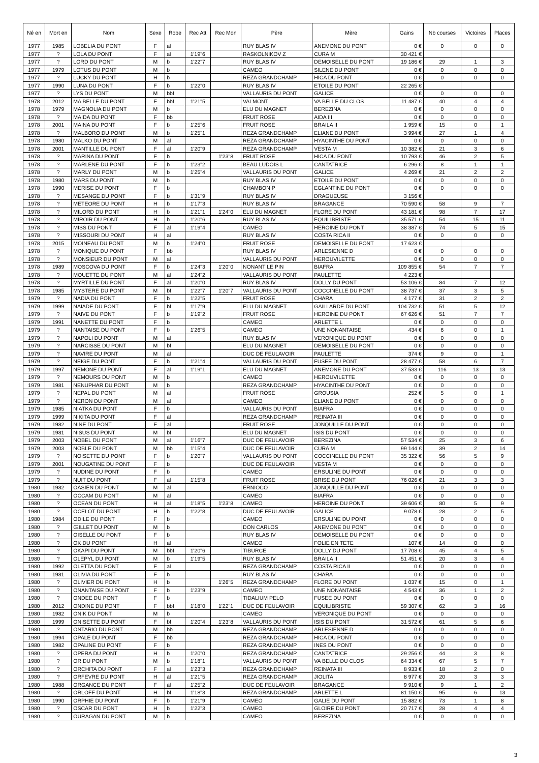| Né en | Mort en | Nom | Sexe | Robe | Rec Att | Rec Mon | Père | Mère | Gains | Nb courses | Victoires | Places |
| --- | --- | --- | --- | --- | --- | --- | --- | --- | --- | --- | --- | --- |
| 1977 | 1985 | LOBELIA DU PONT | F | al | | | RUY BLAS IV | ANEMONE DU PONT | 0 € | 0 | 0 | 0 |
| 1977 | ? | LOLA DU PONT | F | al | 1'19"6 | | RASKOLNIKOV Z | CURA M | 30 421 € | | | |
| 1977 | ? | LORD DU PONT | M | b | 1'22"7 | | RUY BLAS IV | DEMOISELLE DU PONT | 19 186 € | 29 | 1 | 3 |
| 1977 | 1979 | LOTUS DU PONT | M | b | | | CAMEO | SILENE DU PONT | 0 € | 0 | 0 | 0 |
| 1977 | ? | LUCKY DU PONT | H | b | | | REZA GRANDCHAMP | HICA DU PONT | 0 € | 0 | 0 | 0 |
| 1977 | 1990 | LUNA DU PONT | F | b | 1'22"0 | | RUY BLAS IV | ETOILE DU PONT | 22 265 € | | | |
| 1977 | ? | LYS DU PONT | M | bbf | | | VALLAURIS DU PONT | GALICE | 0 € | 0 | 0 | 0 |
| 1978 | 2012 | MA BELLE DU PONT | F | bbf | 1'21"5 | | VALMONT | VA BELLE DU CLOS | 11 487 € | 40 | 4 | 4 |
| 1978 | 1979 | MAGNOLIA DU PONT | M | b | | | ELU DU MAGNET | BEREZINA | 0 € | 0 | 0 | 0 |
| 1978 | ? | MAIDA DU PONT | F | bb | | | FRUIT ROSE | AIDA III | 0 € | 0 | 0 | 0 |
| 1978 | 2001 | MAINA DU PONT | F | b | 1'25"6 | | FRUIT ROSE | BRAILA II | 1 959 € | 15 | 0 | 1 |
| 1978 | ? | MALBORO DU PONT | M | b | 1'25"1 | | REZA GRANDCHAMP | ELIANE DU PONT | 3 994 € | 27 | 1 | 4 |
| 1978 | 1980 | MALKO DU PONT | M | al | | | REZA GRANDCHAMP | HYACINTHE DU PONT | 0 € | 0 | 0 | 0 |
| 1978 | 2001 | MANTILLE DU PONT | F | al | 1'20"9 | | REZA GRANDCHAMP | VESTA M | 10 382 € | 21 | 3 | 6 |
| 1978 | ? | MARINA DU PONT | F | b | | 1'23"8 | FRUIT ROSE | HICA DU PONT | 10 793 € | 46 | 2 | 5 |
| 1978 | ? | MARLENE DU PONT | F | b | 1'23"2 | | BEAU LUDOIS L | CANTATRICE | 6 296 € | 8 | 1 | 1 |
| 1978 | ? | MARLY DU PONT | M | b | 1'25"4 | | VALLAURIS DU PONT | GALICE | 4 269 € | 21 | 2 | 2 |
| 1978 | 1980 | MARS DU PONT | M | b | | | RUY BLAS IV | ETOILE DU PONT | 0 € | 0 | 0 | 0 |
| 1978 | 1990 | MERISE DU PONT | F | b | | | CHAMBON P | EGLANTINE DU PONT | 0 € | 0 | 0 | 0 |
| 1978 | ? | MESANGE DU PONT | F | b | 1'31"9 | | RUY BLAS IV | DRAGUEUSE | 3 156 € | | | |
| 1978 | ? | METEORE DU PONT | H | b | 1'17"3 | | RUY BLAS IV | BRAGANCE | 70 590 € | 58 | 9 | 7 |
| 1978 | ? | MILORD DU PONT | H | b | 1'21"1 | 1'24"0 | ELU DU MAGNET | FLORE DU PONT | 43 181 € | 98 | 7 | 17 |
| 1978 | ? | MIROIR DU PONT | H | b | 1'20"6 | | RUY BLAS IV | EQUILIBRISTE | 35 571 € | 54 | 15 | 11 |
| 1978 | ? | MISS DU PONT | F | al | 1'19"4 | | CAMEO | HEROINE DU PONT | 38 387 € | 74 | 5 | 15 |
| 1978 | ? | MISSOURI DU PONT | H | al | | | RUY BLAS IV | COSTA RICA II | 0 € | 0 | 0 | 0 |
| 1978 | 2015 | MOINEAU DU PONT | M | b | 1'24"0 | | FRUIT ROSE | DEMOISELLE DU PONT | 17 623 € | | | |
| 1978 | ? | MONIQUE DU PONT | F | bb | | | RUY BLAS IV | ARLESIENNE D | 0 € | 0 | 0 | 0 |
| 1978 | ? | MONSIEUR DU PONT | M | al | | | VALLAURIS DU PONT | HEROUVILETTE | 0 € | 0 | 0 | 0 |
| 1978 | 1989 | MOSCOVA DU PONT | F | b | 1'24"3 | 1'20"0 | NONANT LE PIN | BIAFRA | 109 855 € | 54 | 7 | 7 |
| 1978 | ? | MOUETTE DU PONT | M | al | 1'24"2 | | VALLAURIS DU PONT | PAULETTE | 4 223 € | | | |
| 1978 | ? | MYRTILLE DU PONT | F | al | 1'20"0 | | RUY BLAS IV | DOLLY DU PONT | 53 106 € | 84 | 7 | 12 |
| 1978 | 1985 | MYSTERE DU PONT | M | bf | 1'22"7 | 1'20"7 | VALLAURIS DU PONT | COCCINELLE DU PONT | 38 737 € | 37 | 3 | 5 |
| 1979 | ? | NADIA DU PONT | F | b | 1'22"5 | | FRUIT ROSE | CHARA | 4 177 € | 31 | 2 | 2 |
| 1979 | 1999 | NAIADE DU PONT | F | bf | 1'17"9 | | ELU DU MAGNET | GAILLARDE DU PONT | 104 732 € | 51 | 5 | 12 |
| 1979 | ? | NAIVE DU PONT | F | b | 1'19"2 | | FRUIT ROSE | HEROINE DU PONT | 67 626 € | 51 | 7 | 7 |
| 1979 | 1991 | NANETTE DU PONT | F | b | | | CAMEO | ARLETTE L | 0 € | 0 | 0 | 0 |
| 1979 | ? | NANTAISE DU PONT | F | b | 1'26"5 | | CAMEO | UNE NONANTAISE | 434 € | 6 | 0 | 1 |
| 1979 | ? | NAPOLI DU PONT | M | al | | | RUY BLAS IV | VERONIQUE DU PONT | 0 € | 0 | 0 | 0 |
| 1979 | ? | NARCISSE DU PONT | M | bf | | | ELU DU MAGNET | DEMOISELLE DU PONT | 0 € | 0 | 0 | 0 |
| 1979 | ? | NAVIRE DU PONT | M | al | | | DUC DE FEULAVOIR | PAULETTE | 374 € | 9 | 0 | 1 |
| 1979 | ? | NEIGE DU PONT | F | b | 1'21"4 | | VALLAURIS DU PONT | FUSEE DU PONT | 28 477 € | 58 | 6 | 7 |
| 1979 | 1997 | NEMONE DU PONT | F | al | 1'19"1 | | ELU DU MAGNET | ANEMONE DU PONT | 37 533 € | 116 | 13 | 13 |
| 1979 | ? | NEMOURS DU PONT | M | b | | | CAMEO | HEROUVILETTE | 0 € | 0 | 0 | 0 |
| 1979 | 1981 | NENUPHAR DU PONT | M | b | | | REZA GRANDCHAMP | HYACINTHE DU PONT | 0 € | 0 | 0 | 0 |
| 1979 | ? | NEPAL DU PONT | M | al | | | FRUIT ROSE | GROUSIA | 252 € | 5 | 0 | 1 |
| 1979 | ? | NERON DU PONT | M | al | | | CAMEO | ELIANE DU PONT | 0 € | 0 | 0 | 0 |
| 1979 | 1985 | NIATKA DU PONT | F | b | | | VALLAURIS DU PONT | BIAFRA | 0 € | 0 | 0 | 0 |
| 1979 | 1999 | NIKITA DU PONT | F | al | | | REZA GRANDCHAMP | REINATA III | 0 € | 0 | 0 | 0 |
| 1979 | 1982 | NINE DU PONT | F | al | | | FRUIT ROSE | JONQUILLE DU PONT | 0 € | 0 | 0 | 0 |
| 1979 | 1981 | NISUS DU PONT | M | bf | | | ELU DU MAGNET | ISIS DU PONT | 0 € | 0 | 0 | 0 |
| 1979 | 2003 | NOBEL DU PONT | M | al | 1'16"7 | | DUC DE FEULAVOIR | BEREZINA | 57 534 € | 25 | 3 | 6 |
| 1979 | 2003 | NOBLE DU PONT | M | bb | 1'15"4 | | DUC DE FEULAVOIR | CURA M | 99 144 € | 39 | 2 | 14 |
| 1979 | ? | NOISETTE DU PONT | F | b | 1'20"7 | | VALLAURIS DU PONT | COCCINELLE DU PONT | 35 322 € | 56 | 5 | 9 |
| 1979 | 2001 | NOUGATINE DU PONT | F | b | | | DUC DE FEULAVOIR | VESTA M | 0 € | 0 | 0 | 0 |
| 1979 | ? | NUDINE DU PONT | F | b | | | CAMEO | ERSULINE DU PONT | 0 € | 0 | 0 | 0 |
| 1979 | ? | NUIT DU PONT | F | al | 1'15"8 | | FRUIT ROSE | BRISE DU PONT | 76 026 € | 21 | 3 | 3 |
| 1980 | 1982 | OASIEN DU PONT | M | al | | | ERNIOCO | JONQUILLE DU PONT | 0 € | 0 | 0 | 0 |
| 1980 | ? | OCCAM DU PONT | M | al | | | CAMEO | BIAFRA | 0 € | 0 | 0 | 0 |
| 1980 | ? | OCEAN DU PONT | H | al | 1'18"5 | 1'23"8 | CAMEO | HEROINE DU PONT | 39 606 € | 80 | 5 | 9 |
| 1980 | ? | OCELOT DU PONT | H | b | 1'22"8 | | DUC DE FEULAVOIR | GALICE | 9 078 € | 28 | 2 | 5 |
| 1980 | 1984 | ODILE DU PONT | F | b | | | CAMEO | ERSULINE DU PONT | 0 € | 0 | 0 | 0 |
| 1980 | ? | ŒILLET DU PONT | M | b | | | DON CARLOS | ANEMONE DU PONT | 0 € | 0 | 0 | 0 |
| 1980 | ? | OISELLE DU PONT | F | b | | | RUY BLAS IV | DEMOISELLE DU PONT | 0 € | 0 | 0 | 0 |
| 1980 | ? | OK DU PONT | H | al | | | CAMEO | FOLIE EN TETE | 107 € | 14 | 0 | 0 |
| 1980 | ? | OKAPI DU PONT | M | bbf | 1'20"6 | | TIBURCE | DOLLY DU PONT | 17 708 € | 45 | 4 | 5 |
| 1980 | ? | OLEPYL DU PONT | M | b | 1'19"5 | | RUY BLAS IV | BRAILA II | 51 451 € | 20 | 3 | 4 |
| 1980 | 1992 | OLETTA DU PONT | F | al | | | REZA GRANDCHAMP | COSTA RICA II | 0 € | 0 | 0 | 0 |
| 1980 | 1981 | OLIVIA DU PONT | F | b | | | RUY BLAS IV | CHARA | 0 € | 0 | 0 | 0 |
| 1980 | ? | OLIVIER DU PONT | H | b | | 1'26"5 | REZA GRANDCHAMP | FLORE DU PONT | 1 037 € | 15 | 0 | 1 |
| 1980 | ? | ONANTAISE DU PONT | F | b | 1'23"9 | | CAMEO | UNE NONANTAISE | 4 543 € | 36 | 1 | 2 |
| 1980 | ? | ONDEE DU PONT | F | b | | | TIDALIUM PELO | FUSEE DU PONT | 0 € | 0 | 0 | 0 |
| 1980 | 2012 | ONDINE DU PONT | F | bbf | 1'18"0 | 1'22"1 | DUC DE FEULAVOIR | EQUILIBRISTE | 59 307 € | 62 | 3 | 16 |
| 1980 | 1982 | ONIK DU PONT | M | b | | | CAMEO | VERONIQUE DU PONT | 0 € | 0 | 0 | 0 |
| 1980 | 1999 | ONISETTE DU PONT | F | bf | 1'20"4 | 1'23"8 | VALLAURIS DU PONT | ISIS DU PONT | 31 572 € | 61 | 5 | 6 |
| 1980 | ? | ONTARIO DU PONT | M | bb | | | REZA GRANDCHAMP | ARLESIENNE D | 0 € | 0 | 0 | 0 |
| 1980 | 1994 | OPALE DU PONT | F | bb | | | REZA GRANDCHAMP | HICA DU PONT | 0 € | 0 | 0 | 0 |
| 1980 | 1982 | OPALINE DU PONT | F | b | | | REZA GRANDCHAMP | INES DU PONT | 0 € | 0 | 0 | 0 |
| 1980 | ? | OPERA DU PONT | H | b | 1'20"0 | | REZA GRANDCHAMP | CANTATRICE | 29 256 € | 44 | 3 | 8 |
| 1980 | ? | OR DU PONT | M | b | 1'18"1 | | VALLAURIS DU PONT | VA BELLE DU CLOS | 64 334 € | 67 | 5 | 7 |
| 1980 | ? | ORCHITA DU PONT | F | al | 1'23"3 | | REZA GRANDCHAMP | REINATA III | 8 933 € | 18 | 2 | 0 |
| 1980 | ? | ORFEVRE DU PONT | H | al | 1'21"5 | | REZA GRANDCHAMP | JIOLITA | 8 977 € | 20 | 3 | 3 |
| 1980 | 1988 | ORGANCE DU PONT | F | al | 1'25"2 | | DUC DE FEULAVOIR | BRAGANCE | 9 910 € | 9 | 1 | 2 |
| 1980 | ? | ORLOFF DU PONT | H | bf | 1'18"3 | | REZA GRANDCHAMP | ARLETTE L | 81 150 € | 95 | 6 | 13 |
| 1980 | 1990 | ORPHIE DU PONT | F | b | 1'21"9 | | CAMEO | GALIE DU PONT | 15 882 € | 73 | 1 | 8 |
| 1980 | ? | OSCAR DU PONT | H | b | 1'22"3 | | CAMEO | GLOIRE DU PONT | 20 717 € | 28 | 4 | 4 |
| 1980 | ? | OURAGAN DU PONT | M | b | | | CAMEO | BEREZINA | 0 € | 0 | 0 | 0 |
3